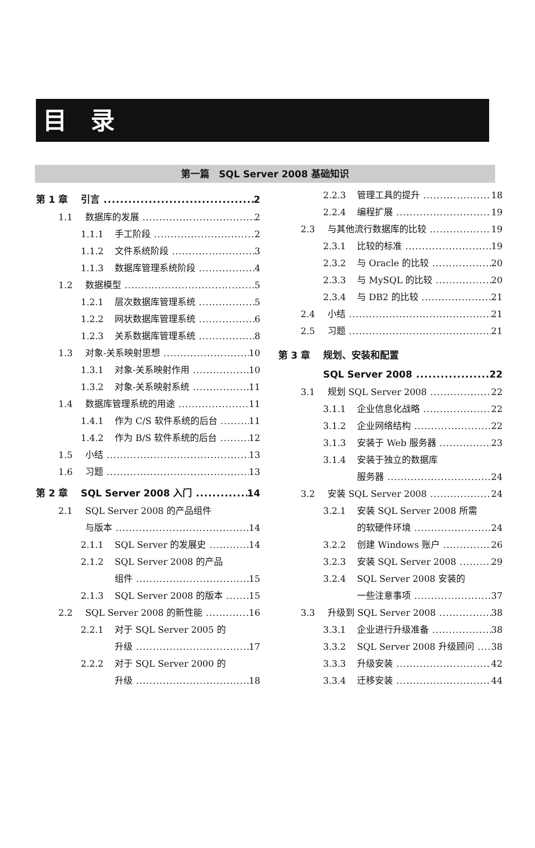目　录
第一篇　SQL Server 2008 基础知识
第 1 章 引言 2
1.1 数据库的发展 2
1.1.1 手工阶段 2
1.1.2 文件系统阶段 3
1.1.3 数据库管理系统阶段 4
1.2 数据模型 5
1.2.1 层次数据库管理系统 5
1.2.2 网状数据库管理系统 6
1.2.3 关系数据库管理系统 8
1.3 对象-关系映射思想 10
1.3.1 对象-关系映射作用 10
1.3.2 对象-关系映射系统 11
1.4 数据库管理系统的用途 11
1.4.1 作为 C/S 软件系统的后台 11
1.4.2 作为 B/S 软件系统的后台 12
1.5 小结 13
1.6 习题 13
第 2 章 SQL Server 2008 入门 14
2.1 SQL Server 2008 的产品组件
与版本 14
2.1.1 SQL Server 的发展史 14
2.1.2 SQL Server 2008 的产品
组件 15
2.1.3 SQL Server 2008 的版本 15
2.2 SQL Server 2008 的新性能 16
2.2.1 对于 SQL Server 2005 的
升级 17
2.2.2 对于 SQL Server 2000 的
升级 18
2.2.3 管理工具的提升 18
2.2.4 编程扩展 19
2.3 与其他流行数据库的比较 19
2.3.1 比较的标准 19
2.3.2 与 Oracle 的比较 20
2.3.3 与 MySQL 的比较 20
2.3.4 与 DB2 的比较 21
2.4 小结 21
2.5 习题 21
第 3 章 规划、安装和配置
SQL Server 2008 22
3.1 规划 SQL Server 2008 22
3.1.1 企业信息化战略 22
3.1.2 企业网络结构 22
3.1.3 安装于 Web 服务器 23
3.1.4 安装于独立的数据库
服务器 24
3.2 安装 SQL Server 2008 24
3.2.1 安装 SQL Server 2008 所需
的软硬件环境 24
3.2.2 创建 Windows 账户 26
3.2.3 安装 SQL Server 2008 29
3.2.4 SQL Server 2008 安装的
一些注意事项 37
3.3 升级到 SQL Server 2008 38
3.3.1 企业进行升级准备 38
3.3.2 SQL Server 2008 升级顾问 38
3.3.3 升级安装 42
3.3.4 迁移安装 44